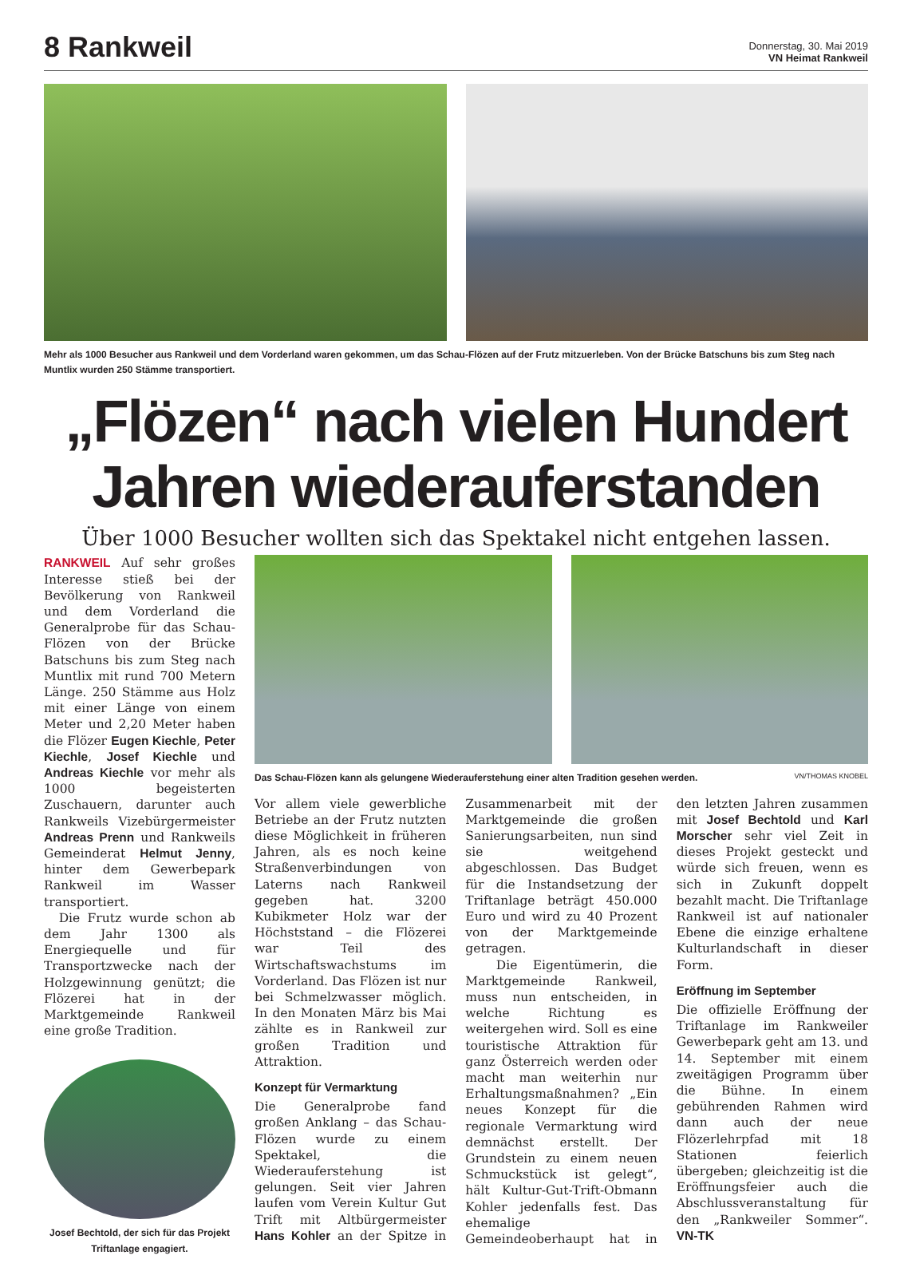8 Rankweil
Donnerstag, 30. Mai 2019
VN Heimat Rankweil
Mehr als 1000 Besucher aus Rankweil und dem Vorderland waren gekommen, um das Schau-Flözen auf der Frutz mitzuerleben. Von der Brücke Batschuns bis zum Steg nach Muntlix wurden 250 Stämme transportiert.
„Flözen“ nach vielen Hundert
Jahren wiederauferstanden
Über 1000 Besucher wollten sich das Spektakel nicht entgehen lassen.
RANKWEIL Auf sehr großes Interesse stieß bei der Bevölkerung von Rankweil und dem Vorderland die Generalprobe für das Schau-Flözen von der Brücke Batschuns bis zum Steg nach Muntlix mit rund 700 Metern Länge. 250 Stämme aus Holz mit einer Länge von einem Meter und 2,20 Meter haben die Flözer Eugen Kiechle, Peter Kiechle, Josef Kiechle und Andreas Kiechle vor mehr als 1000 begeisterten Zuschauern, darunter auch Rankweils Vizebürgermeister Andreas Prenn und Rankweils Gemeinderat Helmut Jenny, hinter dem Gewerbepark Rankweil im Wasser transportiert.
Die Frutz wurde schon ab dem Jahr 1300 als Energiequelle und für Transportzwecke nach der Holzgewinnung genützt; die Flözerei hat in der Marktgemeinde Rankweil eine große Tradition.
Josef Bechtold, der sich für das Projekt Triftanlage engagiert.
Das Schau-Flözen kann als gelungene Wiederauferstehung einer alten Tradition gesehen werden. VN/THOMAS KNOBEL
Vor allem viele gewerbliche Betriebe an der Frutz nutzten diese Möglichkeit in früheren Jahren, als es noch keine Straßenverbindungen von Laterns nach Rankweil gegeben hat. 3200 Kubikmeter Holz war der Höchststand – die Flözerei war Teil des Wirtschaftswachstums im Vorderland. Das Flözen ist nur bei Schmelzwasser möglich. In den Monaten März bis Mai zählte es in Rankweil zur großen Tradition und Attraktion.
Konzept für Vermarktung
Die Generalprobe fand großen Anklang – das Schau-Flözen wurde zu einem Spektakel, die Wiederauferstehung ist gelungen. Seit vier Jahren laufen vom Verein Kultur Gut Trift mit Altbürgermeister Hans Kohler an der Spitze in Zusammenarbeit mit der Marktgemeinde die großen Sanierungsarbeiten, nun sind sie weitgehend abgeschlossen. Das Budget für die Instandsetzung der Triftanlage beträgt 450.000 Euro und wird zu 40 Prozent von der Marktgemeinde getragen.
Die Eigentümerin, die Marktgemeinde Rankweil, muss nun entscheiden, in welche Richtung es weitergehen wird. Soll es eine touristische Attraktion für ganz Österreich werden oder macht man weiterhin nur Erhaltungsmaßnahmen? „Ein neues Konzept für die regionale Vermarktung wird demnächst erstellt. Der Grundstein zu einem neuen Schmuckstück ist gelegt“, hält Kultur-Gut-Trift-Obmann Kohler jedenfalls fest. Das ehemalige Gemeindeoberhaupt hat in den letzten Jahren zusammen mit Josef Bechtold und Karl Morscher sehr viel Zeit in dieses Projekt gesteckt und würde sich freuen, wenn es sich in Zukunft doppelt bezahlt macht. Die Triftanlage Rankweil ist auf nationaler Ebene die einzige erhaltene Kulturlandschaft in dieser Form.
Eröffnung im September
Die offizielle Eröffnung der Triftanlage im Rankweiler Gewerbepark geht am 13. und 14. September mit einem zweitägigen Programm über die Bühne. In einem gebührenden Rahmen wird dann auch der neue Flözerlehrpfad mit 18 Stationen feierlich übergeben; gleichzeitig ist die Eröffnungsfeier auch die Abschlussveranstaltung für den „Rankweiler Sommer“. VN-TK